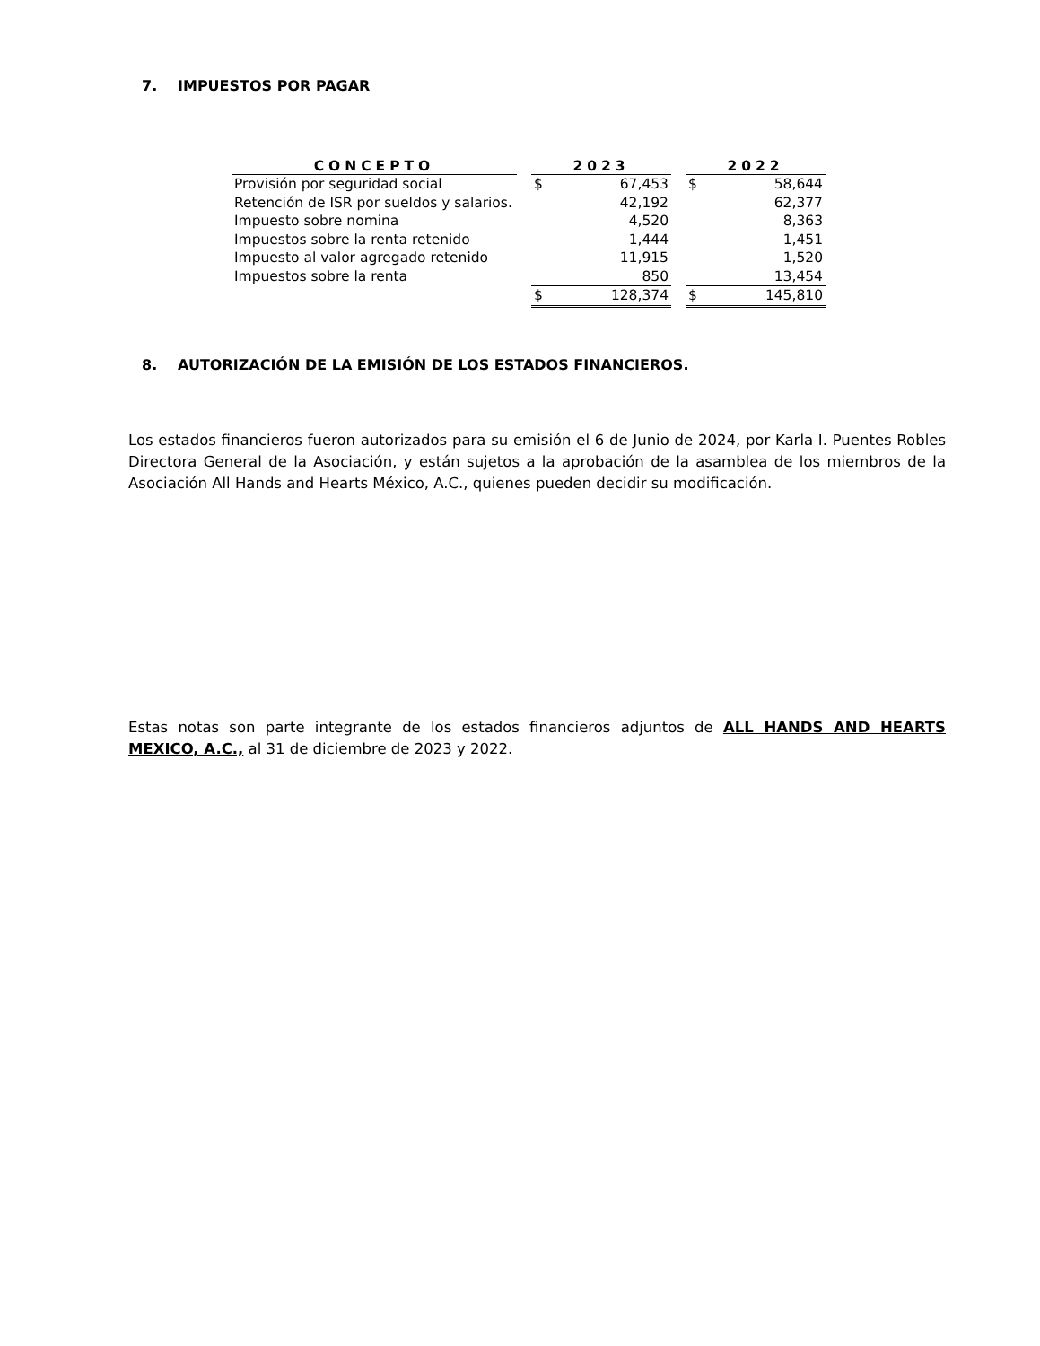7. IMPUESTOS POR PAGAR
| CONCEPTO | | 2023 | | | 2022 | |
| --- | --- | --- | --- | --- | --- | --- |
| Provisión por seguridad social | | $ | 67,453 | | $ | 58,644 |
| Retención de ISR por sueldos y salarios. | | | 42,192 | | | 62,377 |
| Impuesto sobre nomina | | | 4,520 | | | 8,363 |
| Impuestos sobre la renta retenido | | | 1,444 | | | 1,451 |
| Impuesto al valor agregado retenido | | | 11,915 | | | 1,520 |
| Impuestos sobre la renta | | | 850 | | | 13,454 |
| | | $ | 128,374 | | $ | 145,810 |
8. AUTORIZACIÓN DE LA EMISIÓN DE LOS ESTADOS FINANCIEROS.
Los estados financieros fueron autorizados para su emisión el 6 de Junio de 2024, por Karla I. Puentes Robles Directora General de la Asociación, y están sujetos a la aprobación de la asamblea de los miembros de la Asociación All Hands and Hearts México, A.C., quienes pueden decidir su modificación.
Estas notas son parte integrante de los estados financieros adjuntos de ALL HANDS AND HEARTS MEXICO, A.C., al 31 de diciembre de 2023 y 2022.